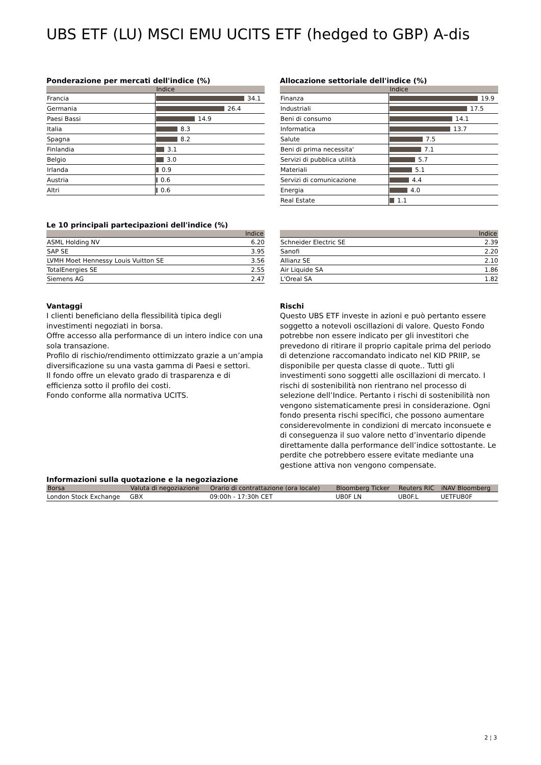UBS ETF (LU) MSCI EMU UCITS ETF (hedged to GBP) A-dis
Ponderazione per mercati dell'indice (%)
| | Indice |
| --- | --- |
| Francia | 34.1 |
| Germania | 26.4 |
| Paesi Bassi | 14.9 |
| Italia | 8.3 |
| Spagna | 8.2 |
| Finlandia | 3.1 |
| Belgio | 3.0 |
| Irlanda | 0.9 |
| Austria | 0.6 |
| Altri | 0.6 |
Allocazione settoriale dell'indice (%)
| | Indice |
| --- | --- |
| Finanza | 19.9 |
| Industriali | 17.5 |
| Beni di consumo | 14.1 |
| Informatica | 13.7 |
| Salute | 7.5 |
| Beni di prima necessita' | 7.1 |
| Servizi di pubblica utilità | 5.7 |
| Materiali | 5.1 |
| Servizi di comunicazione | 4.4 |
| Energia | 4.0 |
| Real Estate | 1.1 |
Le 10 principali partecipazioni dell'indice (%)
| | Indice |
| --- | --- |
| ASML Holding NV | 6.20 |
| SAP SE | 3.95 |
| LVMH Moet Hennessy Louis Vuitton SE | 3.56 |
| TotalEnergies SE | 2.55 |
| Siemens AG | 2.47 |
| | Indice |
| --- | --- |
| Schneider Electric SE | 2.39 |
| Sanofi | 2.20 |
| Allianz SE | 2.10 |
| Air Liquide SA | 1.86 |
| L'Oreal SA | 1.82 |
Vantaggi
I clienti beneficiano della flessibilità tipica degli investimenti negoziati in borsa.
Offre accesso alla performance di un intero indice con una sola transazione.
Profilo di rischio/rendimento ottimizzato grazie a un’ampia diversificazione su una vasta gamma di Paesi e settori.
Il fondo offre un elevato grado di trasparenza e di efficienza sotto il profilo dei costi.
Fondo conforme alla normativa UCITS.
Rischi
Questo UBS ETF investe in azioni e può pertanto essere soggetto a notevoli oscillazioni di valore. Questo Fondo potrebbe non essere indicato per gli investitori che prevedono di ritirare il proprio capitale prima del periodo di detenzione raccomandato indicato nel KID PRIIP, se disponibile per questa classe di quote.. Tutti gli investimenti sono soggetti alle oscillazioni di mercato. I rischi di sostenibilità non rientrano nel processo di selezione dell’Indice. Pertanto i rischi di sostenibilità non vengono sistematicamente presi in considerazione. Ogni fondo presenta rischi specifici, che possono aumentare considerevolmente in condizioni di mercato inconsuete e di conseguenza il suo valore netto d’inventario dipende direttamente dalla performance dell’indice sottostante. Le perdite che potrebbero essere evitate mediante una gestione attiva non vengono compensate.
Informazioni sulla quotazione e la negoziazione
| Borsa | Valuta di negoziazione | Orario di contrattazione (ora locale) | Bloomberg Ticker | Reuters RIC | iNAV Bloomberg |
| --- | --- | --- | --- | --- | --- |
| London Stock Exchange | GBX | 09:00h - 17:30h CET | UB0F LN | UB0F.L | UETFUB0F |
2 ¦ 3